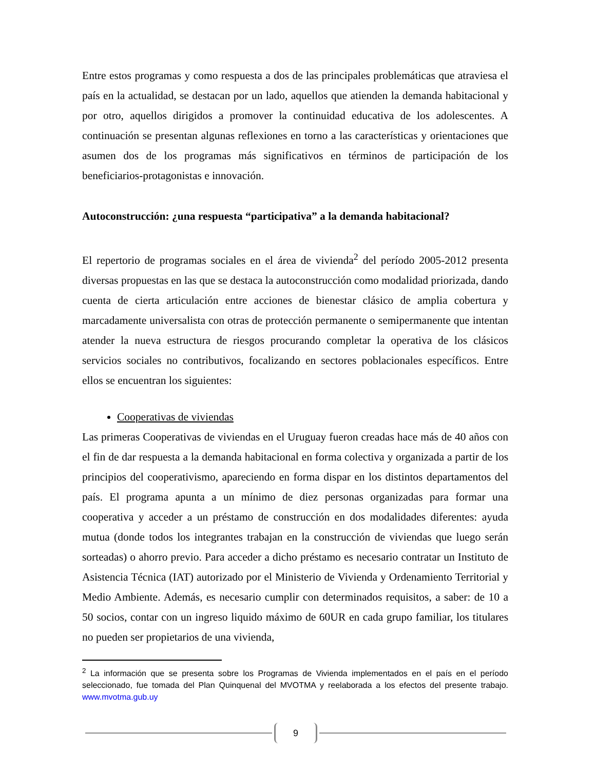Entre estos programas y como respuesta a dos de las principales problemáticas que atraviesa el país en la actualidad, se destacan por un lado, aquellos que atienden la demanda habitacional y por otro, aquellos dirigidos a promover la continuidad educativa de los adolescentes. A continuación se presentan algunas reflexiones en torno a las características y orientaciones que asumen dos de los programas más significativos en términos de participación de los beneficiarios-protagonistas e innovación.
Autoconstrucción: ¿una respuesta “participativa” a la demanda habitacional?
El repertorio de programas sociales en el área de vivienda<sup>2</sup> del período 2005-2012 presenta diversas propuestas en las que se destaca la autoconstrucción como modalidad priorizada, dando cuenta de cierta articulación entre acciones de bienestar clásico de amplia cobertura y marcadamente universalista con otras de protección permanente o semipermanente que intentan atender la nueva estructura de riesgos procurando completar la operativa de los clásicos servicios sociales no contributivos, focalizando en sectores poblacionales específicos. Entre ellos se encuentran los siguientes:
Cooperativas de viviendas
Las primeras Cooperativas de viviendas en el Uruguay fueron creadas hace más de 40 años con el fin de dar respuesta a la demanda habitacional en forma colectiva y organizada a partir de los principios del cooperativismo, apareciendo en forma dispar en los distintos departamentos del país. El programa apunta a un mínimo de diez personas organizadas para formar una cooperativa y acceder a un préstamo de construcción en dos modalidades diferentes: ayuda mutua (donde todos los integrantes trabajan en la construcción de viviendas que luego serán sorteadas) o ahorro previo. Para acceder a dicho préstamo es necesario contratar un Instituto de Asistencia Técnica (IAT) autorizado por el Ministerio de Vivienda y Ordenamiento Territorial y Medio Ambiente. Además, es necesario cumplir con determinados requisitos, a saber: de 10 a 50 socios, contar con un ingreso liquido máximo de 60UR en cada grupo familiar, los titulares no pueden ser propietarios de una vivienda,
<sup>2</sup> La información que se presenta sobre los Programas de Vivienda implementados en el país en el período seleccionado, fue tomada del Plan Quinquenal del MVOTMA y reelaborada a los efectos del presente trabajo. www.mvotma.gub.uy
9